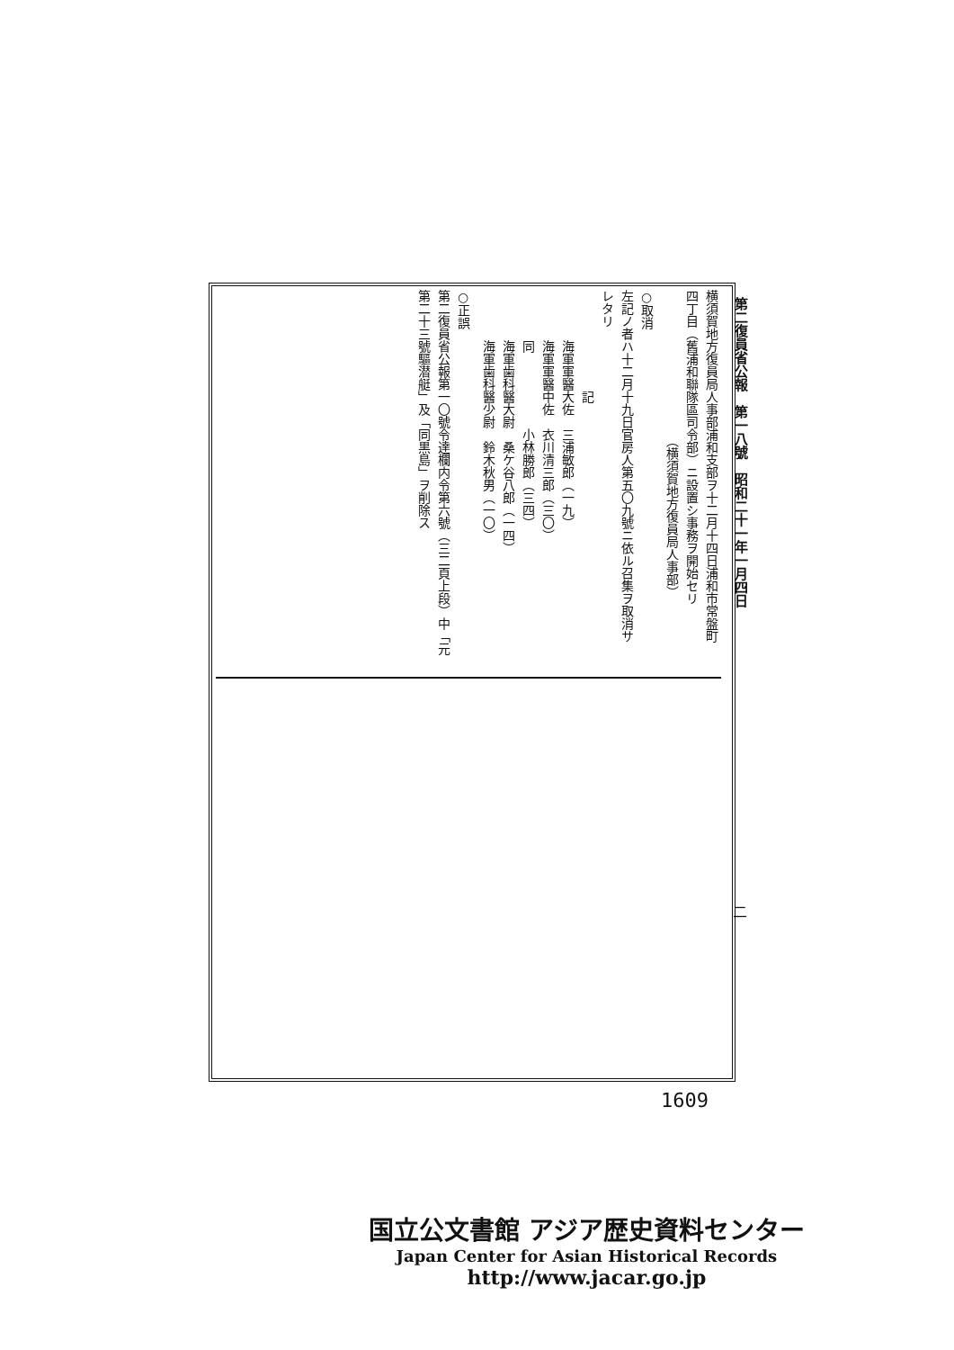第二復員省公報　第一八號　昭和二十一年一月四日
横須賀地方復員局人事部浦和支部ヲ十二月十四日浦和市常盤町
四丁目（舊浦和聯隊區司令部）ニ設置シ事務ヲ開始セリ
　　　　　　　　　　　　（横須賀地方復員局人事部）
○取消
左記ノ者ハ十二月十九日官房人第五〇九號ニ依ル召集ヲ取消サ
レタリ
　　　　　　　　記
　　　　海軍軍醫大佐　三浦敏郎（一九）
　　　　海軍軍醫中佐　衣川清三郎（三〇）
　　　　同　　　　　　小林勝郎（三四）
　　　　海軍歯科醫大尉　桑ケ谷八郎（一四）
　　　　海軍歯科醫少尉　鈴木秋男（一〇）
○正誤
第二復員省公報第一〇號令達欄内令第六號（三二頁上段）中「元
第二十三號驅潜艇」及「同黒島」ヲ削除ス
二
1609
国立公文書館 アジア歴史資料センター
Japan Center for Asian Historical Records
http://www.jacar.go.jp